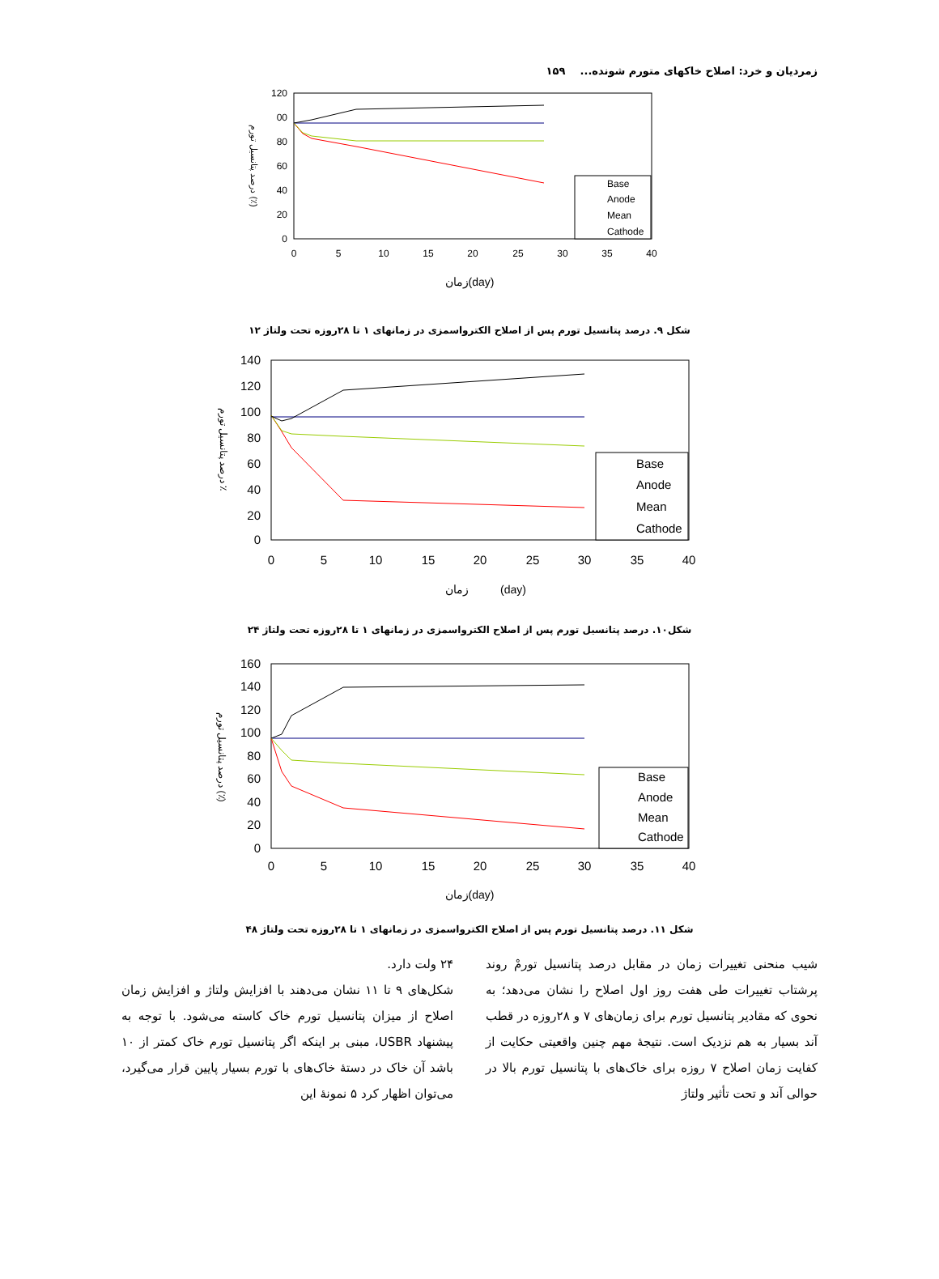زمردیان و خرد: اصلاح خاکهای متورم شونده... ۱۵۹
120
00
80
60
40
20
0
0
5
10
15
20
25
30
35
40
Base
Anode
Mean
Cathode
زمان(day)
درصد پتانسیل تورم (٪)
شکل ۹. درصد پتانسیل تورم پس از اصلاح الکترواسمزی در زمانهای ۱ تا ۲۸روزه تحت ولتاژ ۱۲
140
120
100
80
60
40
20
0
0
5
10
15
20
25
30
35
40
Base
Anode
Mean
Cathode
زمان (day)
درصد پتانسیل تورم ٪
شکل۱۰. درصد پتانسیل تورم پس از اصلاح الکترواسمزی در زمانهای ۱ تا ۲۸روزه تحت ولتاژ ۲۴
160
140
120
100
80
60
40
20
0
0
5
10
15
20
25
30
35
40
Base
Anode
Mean
Cathode
زمان(day)
درصد پتانسیل تورم (٪)
شکل ۱۱. درصد پتانسیل تورم پس از اصلاح الکترواسمزی در زمانهای ۱ تا ۲۸روزه تحت ولتاژ ۴۸
شیب منحنی تغییرات زمان در مقابل درصد پتانسیل تورمْ روند پرشتاب تغییرات طی هفت روز اول اصلاح را نشان می‌دهد؛ به نحوی که مقادیر پتانسیل تورم برای زمان‌های ۷ و ۲۸روزه در قطب آند بسیار به هم نزدیک است. نتیجهٔ مهم چنین واقعیتی حکایت از کفایت زمان اصلاح ۷ روزه برای خاک‌های با پتانسیل تورم بالا در حوالی آند و تحت تأثیر ولتاژ
۲۴ ولت دارد.
شکل‌های ۹ تا ۱۱ نشان می‌دهند با افزایش ولتاژ و افزایش زمان اصلاح از میزان پتانسیل تورم خاک کاسته می‌شود. با توجه به پیشنهاد USBR، مبنی بر اینکه اگر پتانسیل تورم خاک کمتر از ۱۰ باشد آن خاک در دستهٔ خاک‌های با تورم بسیار پایین قرار می‌گیرد، می‌توان اظهار کرد ۵ نمونهٔ این